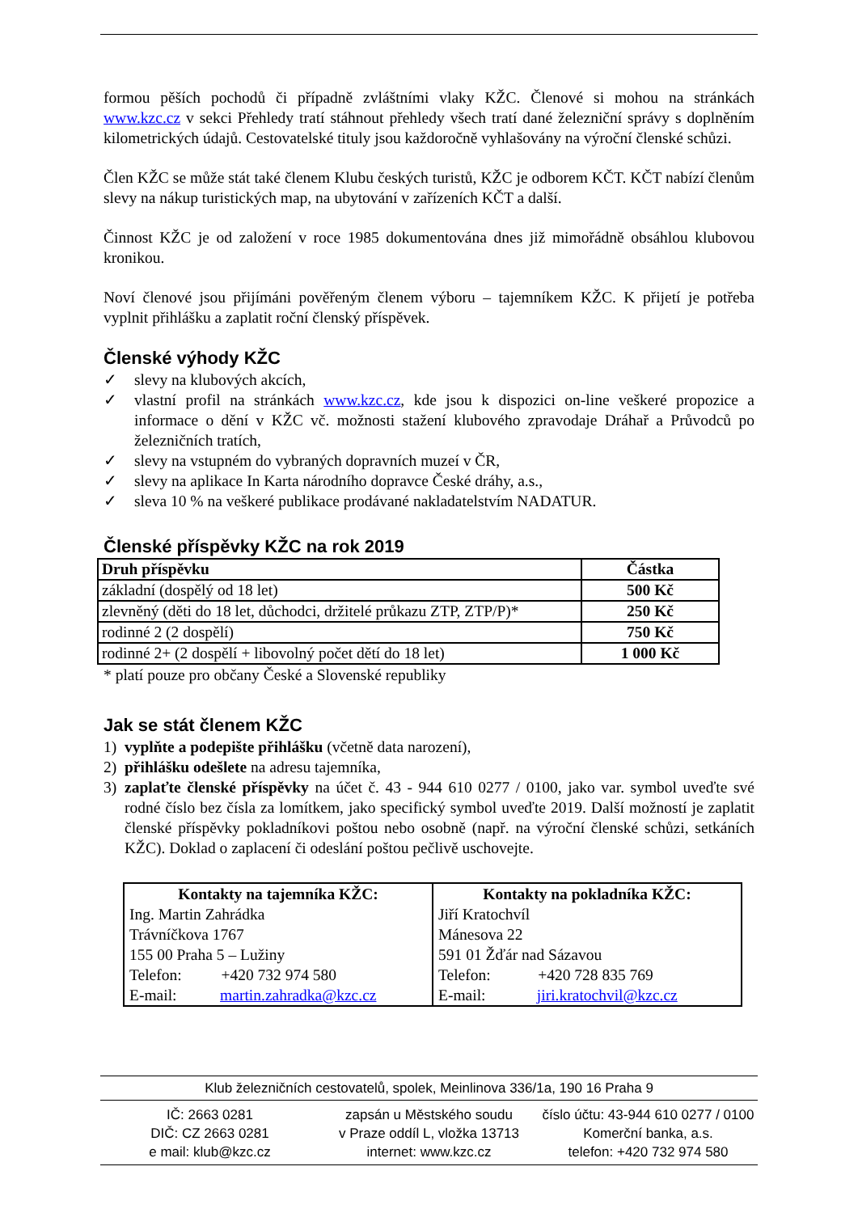formou pěších pochodů či případně zvláštními vlaky KŽC. Členové si mohou na stránkách www.kzc.cz v sekci Přehledy tratí stáhnout přehledy všech tratí dané železniční správy s doplněním kilometrických údajů. Cestovatelské tituly jsou každoročně vyhlašovány na výroční členské schůzi.
Člen KŽC se může stát také členem Klubu českých turistů, KŽC je odborem KČT. KČT nabízí členům slevy na nákup turistických map, na ubytování v zařízeních KČT a další.
Činnost KŽC je od založení v roce 1985 dokumentována dnes již mimořádně obsáhlou klubovou kronikou.
Noví členové jsou přijímáni pověřeným členem výboru – tajemníkem KŽC. K přijetí je potřeba vyplnit přihlášku a zaplatit roční členský příspěvek.
Členské výhody KŽC
✓ slevy na klubových akcích,
✓ vlastní profil na stránkách www.kzc.cz, kde jsou k dispozici on-line veškeré propozice a informace o dění v KŽC vč. možnosti stažení klubového zpravodaje Dráhař a Průvodců po železničních tratích,
✓ slevy na vstupném do vybraných dopravních muzeí v ČR,
✓ slevy na aplikace In Karta národního dopravce České dráhy, a.s.,
✓ sleva 10 % na veškeré publikace prodávané nakladatelstvím NADATUR.
Členské příspěvky KŽC na rok 2019
| Druh příspěvku | Částka |
| --- | --- |
| základní (dospělý od 18 let) | 500 Kč |
| zlevněný (děti do 18 let, důchodci, držitelé průkazu ZTP, ZTP/P)* | 250 Kč |
| rodinné 2 (2 dospělí) | 750 Kč |
| rodinné 2+ (2 dospělí + libovolný počet dětí do 18 let) | 1 000 Kč |
* platí pouze pro občany České a Slovenské republiky
Jak se stát členem KŽC
1) vyplňte a podepište přihlášku (včetně data narození),
2) přihlášku odešlete na adresu tajemníka,
3) zaplaťte členské příspěvky na účet č. 43 - 944 610 0277 / 0100, jako var. symbol uveďte své rodné číslo bez čísla za lomítkem, jako specifický symbol uveďte 2019. Další možností je zaplatit členské příspěvky pokladníkovi poštou nebo osobně (např. na výroční členské schůzi, setkáních KŽC). Doklad o zaplacení či odeslání poštou pečlivě uschovejte.
| Kontakty na tajemníka KŽC: Ing. Martin Zahrádka Trávníčkova 1767 155 00 Praha 5 – Lužiny Telefon: +420 732 974 580 E-mail: martin.zahradka@kzc.cz | Kontakty na pokladníka KŽC: Jiří Kratochvíl Mánesova 22 591 01 Žďár nad Sázavou Telefon: +420 728 835 769 E-mail: jiri.kratochvil@kzc.cz |
Klub železničních cestovatelů, spolek, Meinlinova 336/1a, 190 16 Praha 9
IČ: 2663 0281
DIČ: CZ 2663 0281
e mail: klub@kzc.cz
zapsán u Městského soudu
v Praze oddíl L, vložka 13713
internet: www.kzc.cz
číslo účtu: 43-944 610 0277 / 0100
Komerční banka, a.s.
telefon: +420 732 974 580